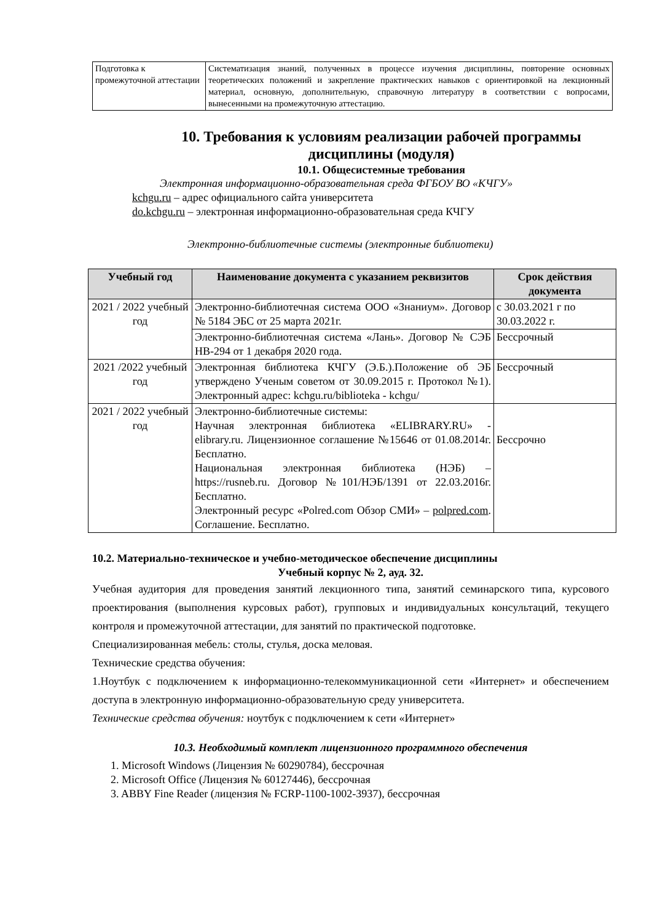| Подготовка к промежуточной аттестации | Систематизация знаний, полученных в процессе изучения дисциплины, повторение основных теоретических положений и закрепление практических навыков с ориентировкой на лекционный материал, основную, дополнительную, справочную литературу в соответствии с вопросами, вынесенными на промежуточную аттестацию. |
10. Требования к условиям реализации рабочей программы дисциплины (модуля)
10.1. Общесистемные требования
Электронная информационно-образовательная среда ФГБОУ ВО «КЧГУ»
kchgu.ru – адрес официального сайта университета
do.kchgu.ru – электронная информационно-образовательная среда КЧГУ
Электронно-библиотечные системы (электронные библиотеки)
| Учебный год | Наименование документа с указанием реквизитов | Срок действия документа |
| --- | --- | --- |
| 2021 / 2022 учебный год | Электронно-библиотечная система ООО «Знаниум». Договор № 5184 ЭБС от 25 марта 2021г. | с 30.03.2021 г по 30.03.2022 г. |
| | Электронно-библиотечная система «Лань». Договор № СЭБ НВ-294 от 1 декабря 2020 года. | Бессрочный |
| 2021 /2022 учебный год | Электронная библиотека КЧГУ (Э.Б.).Положение об ЭБ утверждено Ученым советом от 30.09.2015 г. Протокол №1). Электронный адрес: kchgu.ru/biblioteka - kchgu/ | Бессрочный |
| 2021 / 2022 учебный год | Электронно-библиотечные системы: Научная электронная библиотека «ELIBRARY.RU» - elibrary.ru. Лицензионное соглашение №15646 от 01.08.2014г. Бесплатно. Национальная электронная библиотека (НЭБ) – https://rusneb.ru. Договор №101/НЭБ/1391 от 22.03.2016г. Бесплатно. Электронный ресурс «Polred.com Обзор СМИ» – polpred.com . Соглашение. Бесплатно. | Бессрочно |
10.2. Материально-техническое и учебно-методическое обеспечение дисциплины
Учебный корпус № 2, ауд. 32.
Учебная аудитория для проведения занятий лекционного типа, занятий семинарского типа, курсового проектирования (выполнения курсовых работ), групповых и индивидуальных консультаций, текущего контроля и промежуточной аттестации, для занятий по практической подготовке.
Специализированная мебель: столы, стулья, доска меловая.
Технические средства обучения:
1.Ноутбук с подключением к информационно-телекоммуникационной сети «Интернет» и обеспечением доступа в электронную информационно-образовательную среду университета.
Технические средства обучения: ноутбук с подключением к сети «Интернет»
10.3. Необходимый комплект лицензионного программного обеспечения
1. Microsoft Windows (Лицензия № 60290784), бессрочная
2. Microsoft Office (Лицензия № 60127446), бессрочная
3. ABBY Fine Reader (лицензия № FCRP-1100-1002-3937), бессрочная